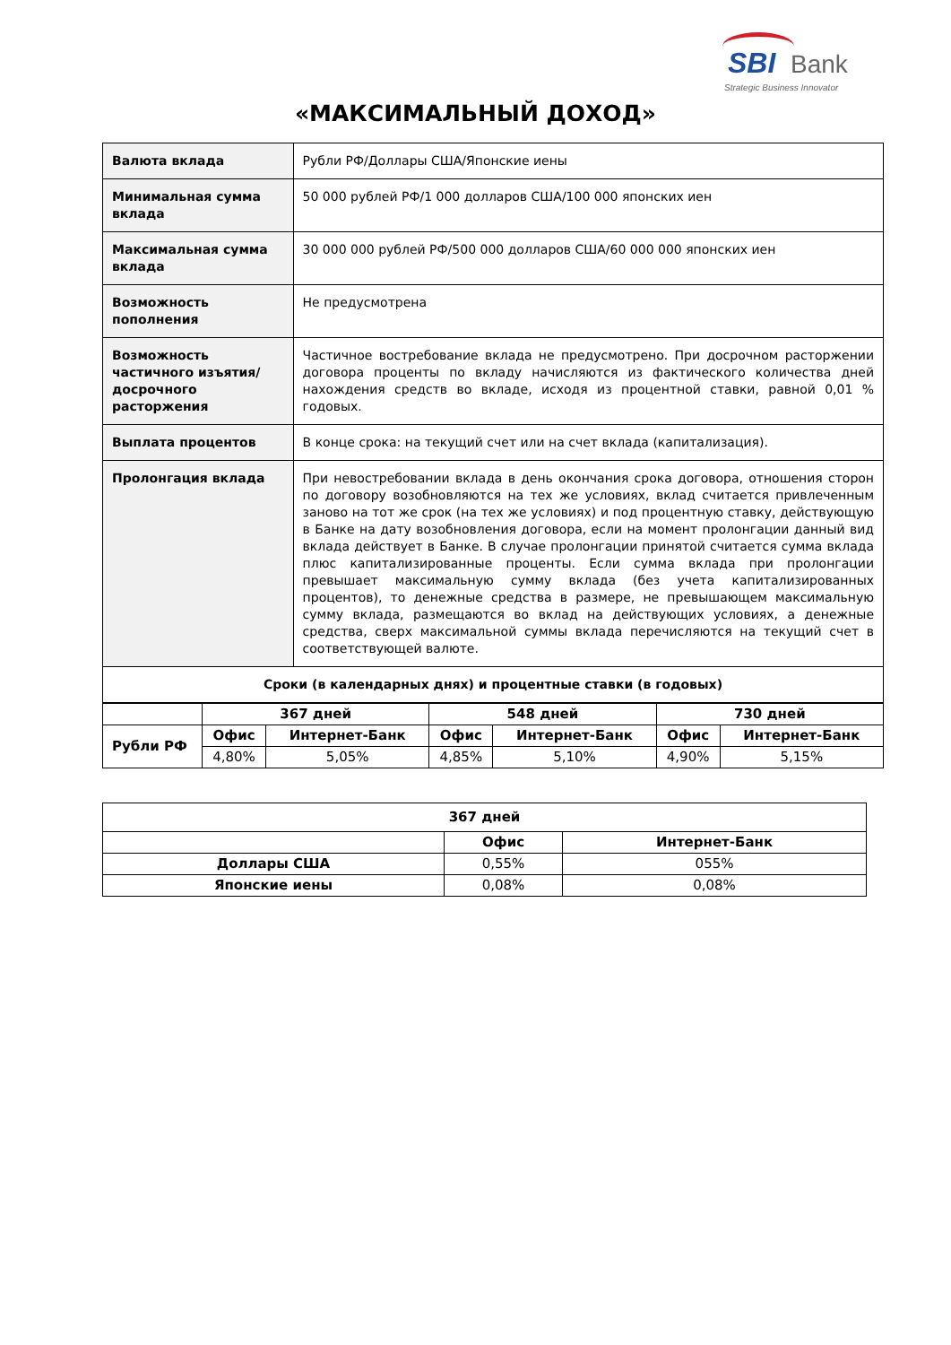SBI Bank
Strategic Business Innovator
«МАКСИМАЛЬНЫЙ ДОХОД»
| Валюта вклада | Рубли РФ/Доллары США/Японские иены |
| Минимальная сумма вклада | 50 000 рублей РФ/1 000 долларов США/100 000 японских иен |
| Максимальная сумма вклада | 30 000 000 рублей РФ/500 000 долларов США/60 000 000 японских иен |
| Возможность пополнения | Не предусмотрена |
| Возможность частичного изъятия/ досрочного расторжения | Частичное востребование вклада не предусмотрено. При досрочном расторжении договора проценты по вкладу начисляются из фактического количества дней нахождения средств во вкладе, исходя из процентной ставки, равной 0,01 % годовых. |
| Выплата процентов | В конце срока: на текущий счет или на счет вклада (капитализация). |
| Пролонгация вклада | При невостребовании вклада в день окончания срока договора, отношения сторон по договору возобновляются на тех же условиях, вклад считается привлеченным заново на тот же срок (на тех же условиях) и под процентную ставку, действующую в Банке на дату возобновления договора, если на момент пролонгации данный вид вклада действует в Банке. В случае пролонгации принятой считается сумма вклада плюс капитализированные проценты. Если сумма вклада при пролонгации превышает максимальную сумму вклада (без учета капитализированных процентов), то денежные средства в размере, не превышающем максимальную сумму вклада, размещаются во вклад на действующих условиях, а денежные средства, сверх максимальной суммы вклада перечисляются на текущий счет в соответствующей валюте. |
| Сроки (в календарных днях) и процентные ставки (в годовых) | |
| | 367 дней | | 548 дней | | 730 дней | |
| Рубли РФ | Офис | Интернет-Банк | Офис | Интернет-Банк | Офис | Интернет-Банк |
| | 4,80% | 5,05% | 4,85% | 5,10% | 4,90% | 5,15% |
| 367 дней | | |
| --- | --- | --- |
| | Офис | Интернет-Банк |
| Доллары США | 0,55% | 055% |
| Японские иены | 0,08% | 0,08% |